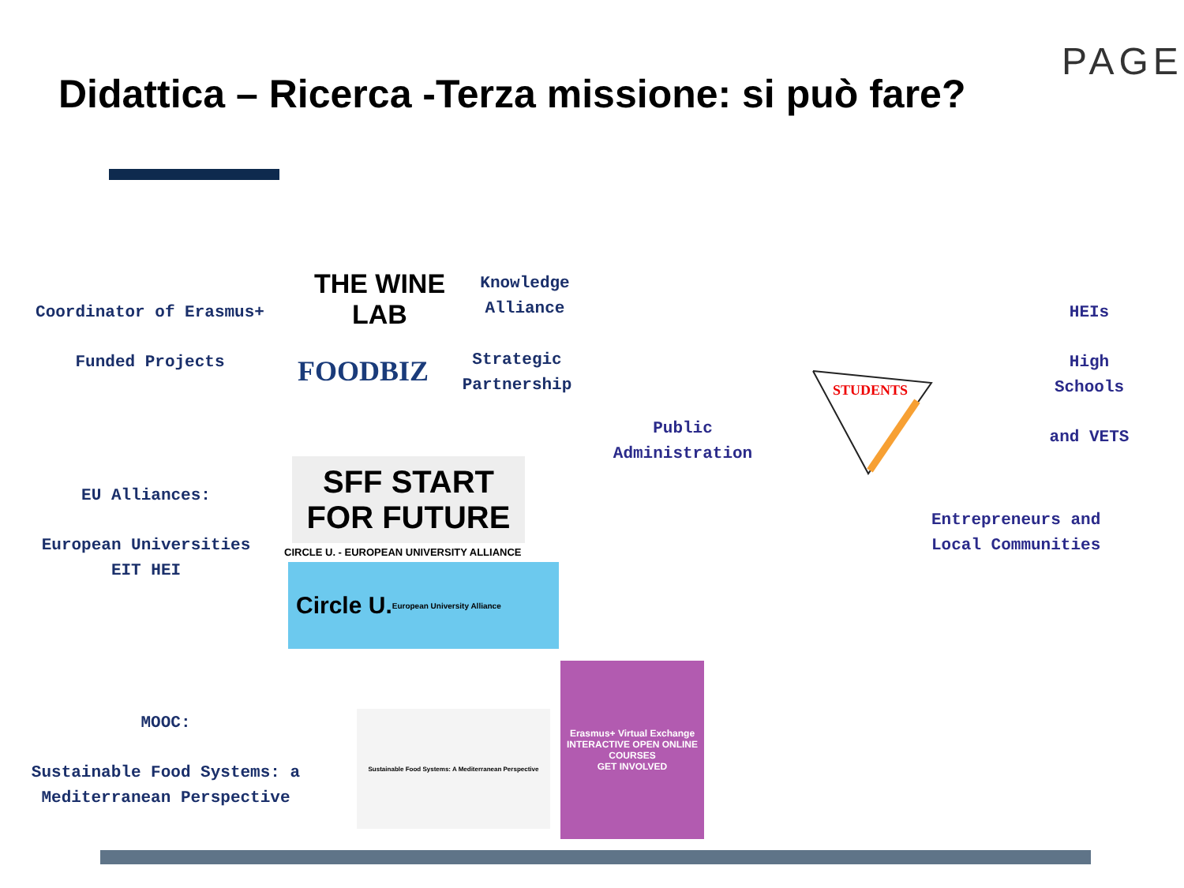PAGE
Didattica – Ricerca -Terza missione: si può fare?
Coordinator of Erasmus+
Funded Projects
THE WINE LAB
FOODBIZ
Knowledge Alliance
Strategic Partnership
EU Alliances:
European Universities
EIT HEI
SFF START FOR FUTURE
CIRCLE U. - EUROPEAN UNIVERSITY ALLIANCE
Circle U.
European University Alliance
MOOC:
Sustainable Food Systems: a
Mediterranean Perspective
Sustainable Food Systems: A Mediterranean Perspective
Erasmus+ Virtual Exchange
INTERACTIVE OPEN ONLINE COURSES
GET INVOLVED
STUDENTS
Public
Administration
HEIs
High
Schools
and VETS
Entrepreneurs and
Local Communities